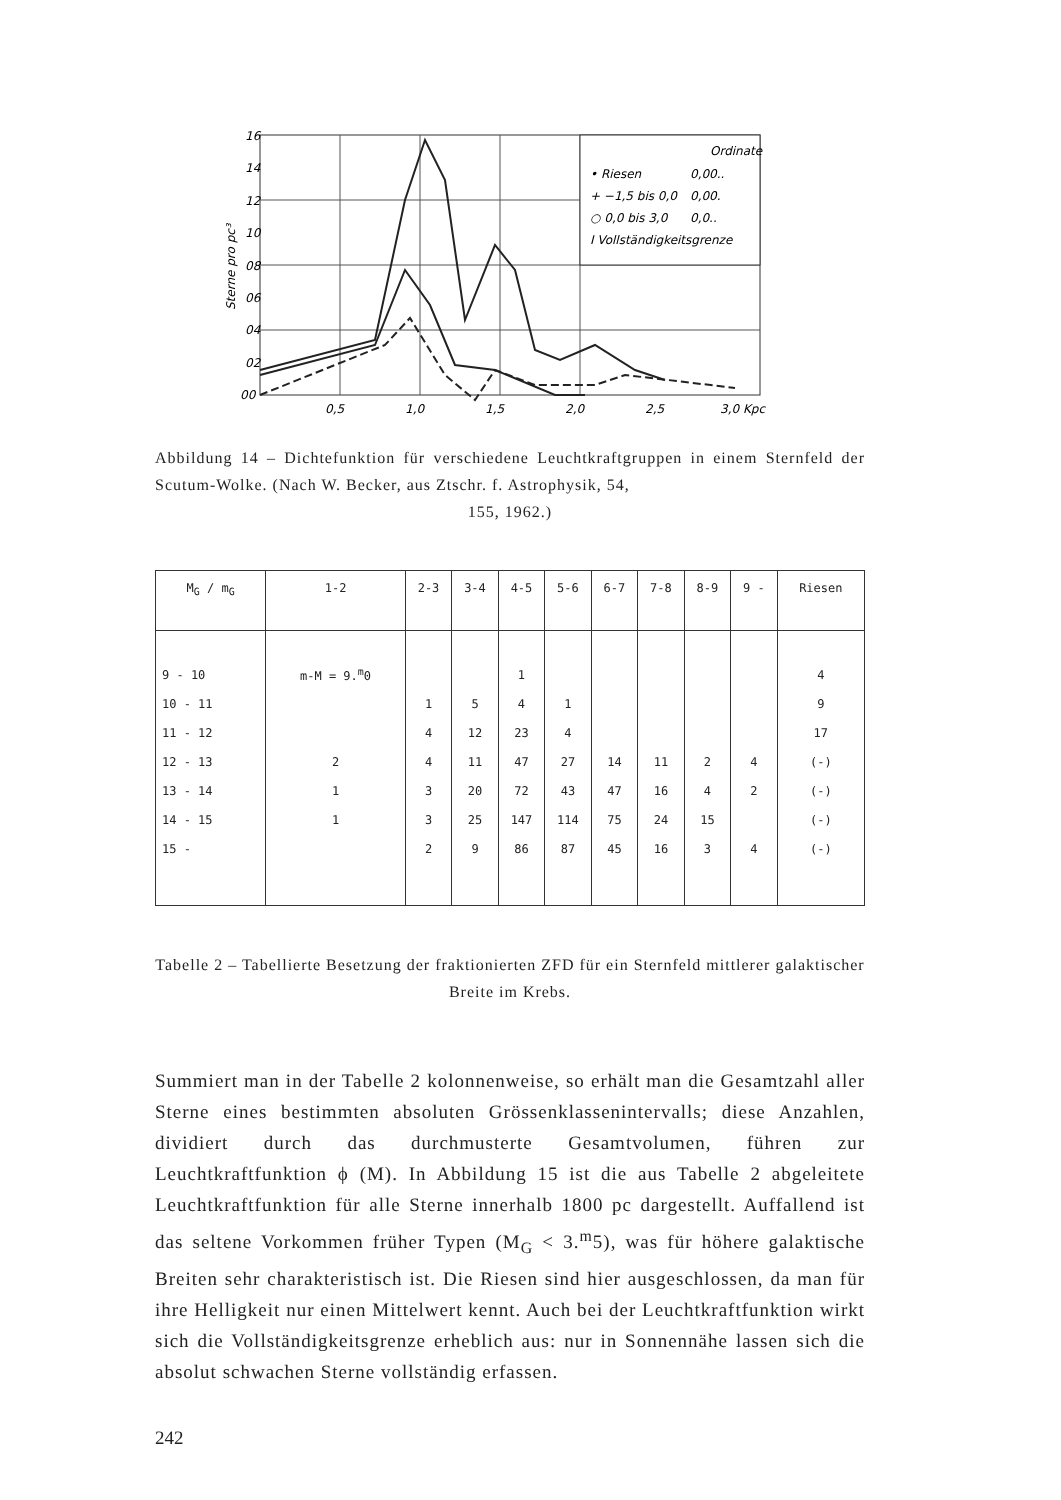16
14
12
10
08
06
04
02
00
0,5
1,0
1,5
2,0
2,5
3,0 Kpc
Ordinate
• Riesen
0,00..
+ −1,5 bis 0,0
0,00.
○ 0,0 bis 3,0
0,0..
I Vollständigkeitsgrenze
Sterne pro pc³
Abbildung 14 – Dichtefunktion für verschiedene Leuchtkraftgruppen in einem Sternfeld der Scutum-Wolke. (Nach W. Becker, aus Ztschr. f. Astrophysik, 54,
155, 1962.)
| M<sub>G</sub> / m<sub>G</sub> | 1-2 | 2-3 | 3-4 | 4-5 | 5-6 | 6-7 | 7-8 | 8-9 | 9 - | Riesen |
| --- | --- | --- | --- | --- | --- | --- | --- | --- | --- | --- |
| 9 - 10 | m-M = 9.<sup>m</sup>0 | | | 1 | | | | | | 4 |
| 10 - 11 | | 1 | 5 | 4 | 1 | | | | | 9 |
| 11 - 12 | | 4 | 12 | 23 | 4 | | | | | 17 |
| 12 - 13 | 2 | 4 | 11 | 47 | 27 | 14 | 11 | 2 | 4 | (-) |
| 13 - 14 | 1 | 3 | 20 | 72 | 43 | 47 | 16 | 4 | 2 | (-) |
| 14 - 15 | 1 | 3 | 25 | 147 | 114 | 75 | 24 | 15 | | (-) |
| 15 - | | 2 | 9 | 86 | 87 | 45 | 16 | 3 | 4 | (-) |
Tabelle 2 – Tabellierte Besetzung der fraktionierten ZFD für ein Sternfeld mittlerer galaktischer Breite im Krebs.
Summiert man in der Tabelle 2 kolonnenweise, so erhält man die Gesamtzahl aller Sterne eines bestimmten absoluten Grössenklassen­intervalls; diese Anzahlen, dividiert durch das durchmusterte Gesamt­volumen, führen zur Leuchtkraftfunktion ϕ (M). In Abbildung 15 ist die aus Tabelle 2 abgeleitete Leuchtkraftfunktion für alle Sterne innerhalb 1800 pc dargestellt. Auffallend ist das seltene Vorkommen früher Typen (M<sub>G</sub> < 3.<sup>m</sup>5), was für höhere galaktische Breiten sehr charak­teristisch ist. Die Riesen sind hier ausgeschlossen, da man für ihre Helligkeit nur einen Mittelwert kennt. Auch bei der Leuchtkraftfunktion wirkt sich die Vollständigkeitsgrenze erheblich aus: nur in Sonnennähe lassen sich die absolut schwachen Sterne vollständig erfassen.
242